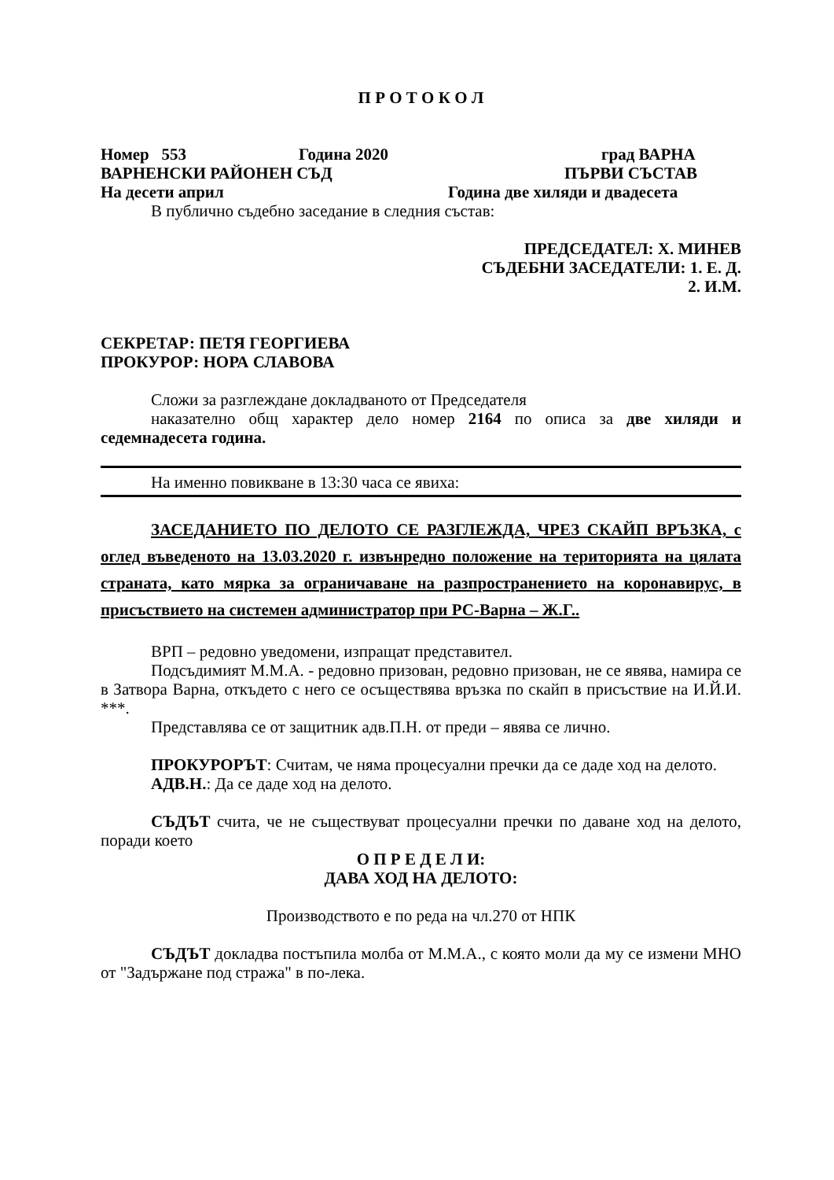П Р О Т О К О Л
Номер 553 Година 2020 град ВАРНА
ВАРНЕНСКИ РАЙОНЕН СЪД ПЪРВИ СЪСТАВ
На десети април Година две хиляди и двадесета
В публично съдебно заседание в следния състав:
ПРЕДСЕДАТЕЛ: Х. МИНЕВ
СЪДЕБНИ ЗАСЕДАТЕЛИ: 1. Е. Д.
2. И.М.
СЕКРЕТАР: ПЕТЯ ГЕОРГИЕВА
ПРОКУРОР: НОРА СЛАВОВА
Сложи за разглеждане докладваното от Председателя
наказателно общ характер дело номер 2164 по описа за две хиляди и седемнадесета година.
На именно повикване в 13:30 часа се явиха:
ЗАСЕДАНИЕТО ПО ДЕЛОТО СЕ РАЗГЛЕЖДА, ЧРЕЗ СКАЙП ВРЪЗКА, с оглед въведеното на 13.03.2020 г. извънредно положение на територията на цялата страната, като мярка за ограничаване на разпространението на коронавирус, в присъствието на системен администратор при РС-Варна – Ж.Г..
ВРП – редовно уведомени, изпращат представител.
Подсъдимият М.М.А. - редовно призован, редовно призован, не се явява, намира се в Затвора Варна, откъдето с него се осъществява връзка по скайп в присъствие на И.Й.И. ***.
Представлява се от защитник адв.П.Н. от преди – явява се лично.
ПРОКУРОРЪТ: Считам, че няма процесуални пречки да се даде ход на делото.
АДВ.Н.: Да се даде ход на делото.
СЪДЪТ счита, че не съществуват процесуални пречки по даване ход на делото, поради което
О П Р Е Д Е Л И:
ДАВА ХОД НА ДЕЛОТО:
Производството е по реда на чл.270 от НПК
СЪДЪТ докладва постъпила молба от М.М.А., с която моли да му се измени МНО от "Задържане под стража" в по-лека.